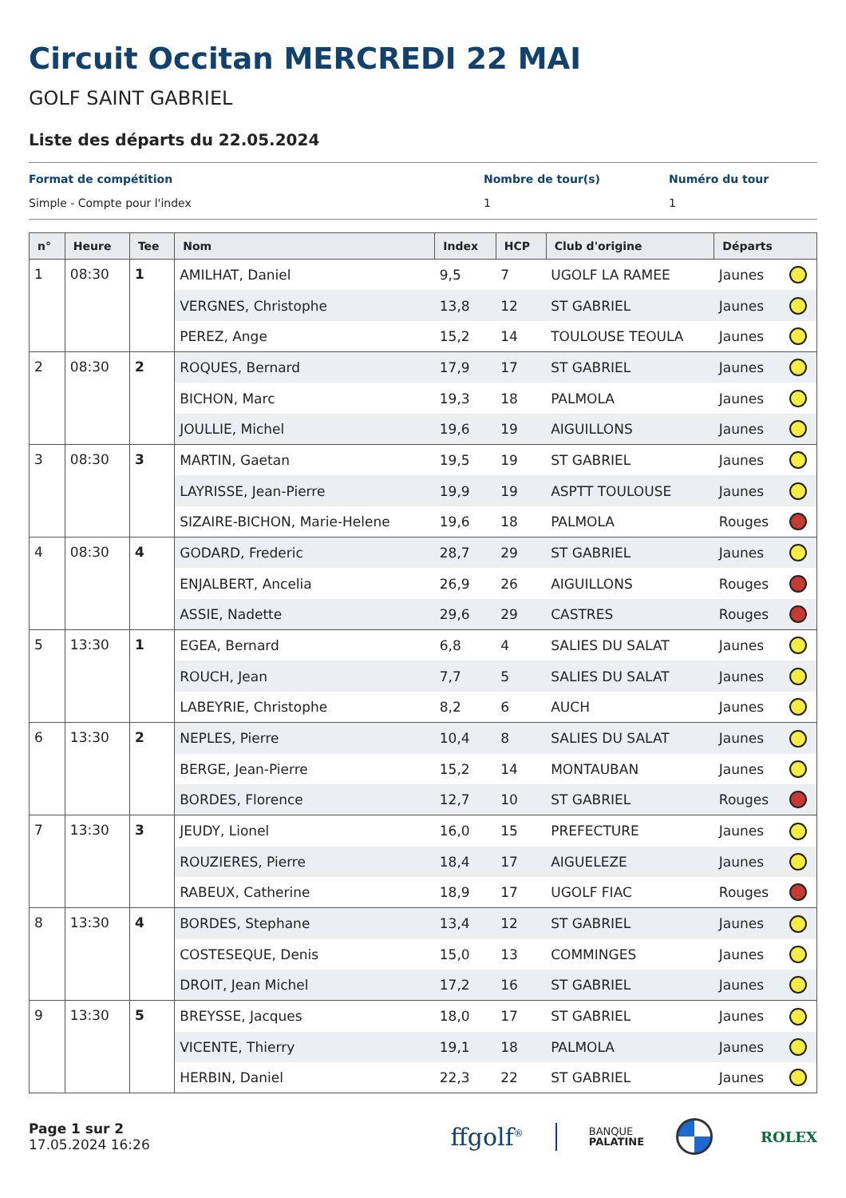Circuit Occitan MERCREDI 22 MAI
GOLF SAINT GABRIEL
Liste des départs du 22.05.2024
Format de compétition
Simple - Compte pour l'index
Nombre de tour(s)
1
Numéro du tour
1
| n° | Heure | Tee | Nom | Index | HCP | Club d'origine | Départs | |
| --- | --- | --- | --- | --- | --- | --- | --- | --- |
| 1 | 08:30 | 1 | AMILHAT, Daniel | 9,5 | 7 | UGOLF LA RAMEE | Jaunes | |
| | | | VERGNES, Christophe | 13,8 | 12 | ST GABRIEL | Jaunes | |
| | | | PEREZ, Ange | 15,2 | 14 | TOULOUSE TEOULA | Jaunes | |
| 2 | 08:30 | 2 | ROQUES, Bernard | 17,9 | 17 | ST GABRIEL | Jaunes | |
| | | | BICHON, Marc | 19,3 | 18 | PALMOLA | Jaunes | |
| | | | JOULLIE, Michel | 19,6 | 19 | AIGUILLONS | Jaunes | |
| 3 | 08:30 | 3 | MARTIN, Gaetan | 19,5 | 19 | ST GABRIEL | Jaunes | |
| | | | LAYRISSE, Jean-Pierre | 19,9 | 19 | ASPTT TOULOUSE | Jaunes | |
| | | | SIZAIRE-BICHON, Marie-Helene | 19,6 | 18 | PALMOLA | Rouges | |
| 4 | 08:30 | 4 | GODARD, Frederic | 28,7 | 29 | ST GABRIEL | Jaunes | |
| | | | ENJALBERT, Ancelia | 26,9 | 26 | AIGUILLONS | Rouges | |
| | | | ASSIE, Nadette | 29,6 | 29 | CASTRES | Rouges | |
| 5 | 13:30 | 1 | EGEA, Bernard | 6,8 | 4 | SALIES DU SALAT | Jaunes | |
| | | | ROUCH, Jean | 7,7 | 5 | SALIES DU SALAT | Jaunes | |
| | | | LABEYRIE, Christophe | 8,2 | 6 | AUCH | Jaunes | |
| 6 | 13:30 | 2 | NEPLES, Pierre | 10,4 | 8 | SALIES DU SALAT | Jaunes | |
| | | | BERGE, Jean-Pierre | 15,2 | 14 | MONTAUBAN | Jaunes | |
| | | | BORDES, Florence | 12,7 | 10 | ST GABRIEL | Rouges | |
| 7 | 13:30 | 3 | JEUDY, Lionel | 16,0 | 15 | PREFECTURE | Jaunes | |
| | | | ROUZIERES, Pierre | 18,4 | 17 | AIGUELEZE | Jaunes | |
| | | | RABEUX, Catherine | 18,9 | 17 | UGOLF FIAC | Rouges | |
| 8 | 13:30 | 4 | BORDES, Stephane | 13,4 | 12 | ST GABRIEL | Jaunes | |
| | | | COSTESEQUE, Denis | 15,0 | 13 | COMMINGES | Jaunes | |
| | | | DROIT, Jean Michel | 17,2 | 16 | ST GABRIEL | Jaunes | |
| 9 | 13:30 | 5 | BREYSSE, Jacques | 18,0 | 17 | ST GABRIEL | Jaunes | |
| | | | VICENTE, Thierry | 19,1 | 18 | PALMOLA | Jaunes | |
| | | | HERBIN, Daniel | 22,3 | 22 | ST GABRIEL | Jaunes | |
Page 1 sur 2
17.05.2024 16:26
ffgolf<sup>®</sup>
BANQUE
PALATINE
ROLEX